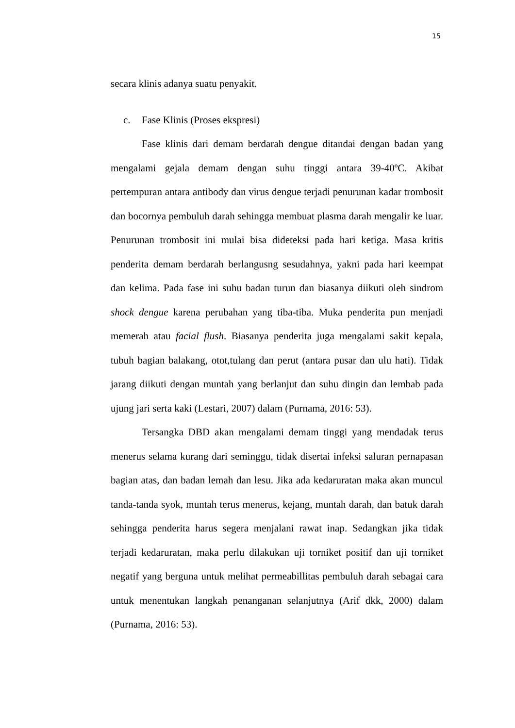15
secara klinis adanya suatu penyakit.
c. Fase Klinis (Proses ekspresi)
Fase klinis dari demam berdarah dengue ditandai dengan badan yang mengalami gejala demam dengan suhu tinggi antara 39-40ºC. Akibat pertempuran antara antibody dan virus dengue terjadi penurunan kadar trombosit dan bocornya pembuluh darah sehingga membuat plasma darah mengalir ke luar. Penurunan trombosit ini mulai bisa dideteksi pada hari ketiga. Masa kritis penderita demam berdarah berlangusng sesudahnya, yakni pada hari keempat dan kelima. Pada fase ini suhu badan turun dan biasanya diikuti oleh sindrom shock dengue karena perubahan yang tiba-tiba. Muka penderita pun menjadi memerah atau facial flush. Biasanya penderita juga mengalami sakit kepala, tubuh bagian balakang, otot,tulang dan perut (antara pusar dan ulu hati). Tidak jarang diikuti dengan muntah yang berlanjut dan suhu dingin dan lembab pada ujung jari serta kaki (Lestari, 2007) dalam (Purnama, 2016: 53).
Tersangka DBD akan mengalami demam tinggi yang mendadak terus menerus selama kurang dari seminggu, tidak disertai infeksi saluran pernapasan bagian atas, dan badan lemah dan lesu. Jika ada kedaruratan maka akan muncul tanda-tanda syok, muntah terus menerus, kejang, muntah darah, dan batuk darah sehingga penderita harus segera menjalani rawat inap. Sedangkan jika tidak terjadi kedaruratan, maka perlu dilakukan uji torniket positif dan uji torniket negatif yang berguna untuk melihat permeabillitas pembuluh darah sebagai cara untuk menentukan langkah penanganan selanjutnya (Arif dkk, 2000) dalam (Purnama, 2016: 53).